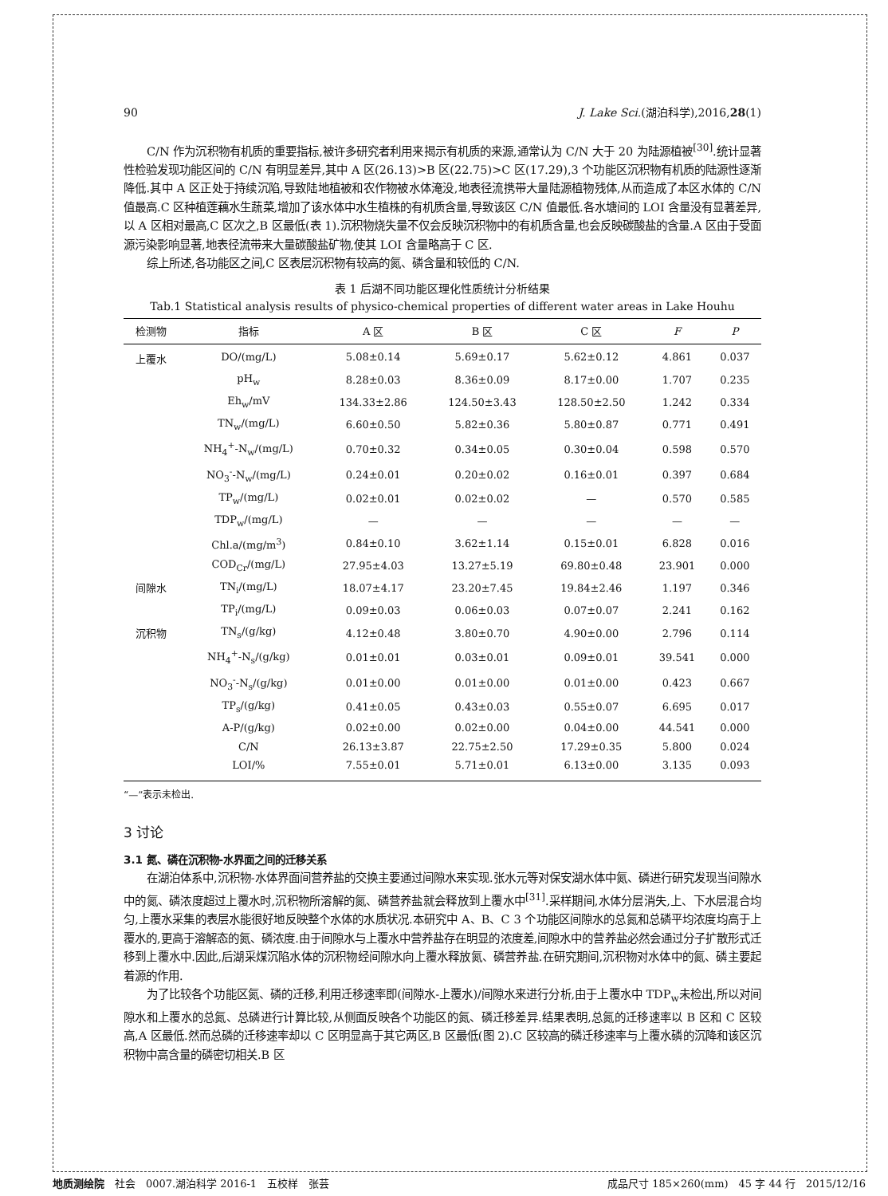90 J. Lake Sci.(湖泊科学),2016,28(1)
C/N 作为沉积物有机质的重要指标,被许多研究者利用来揭示有机质的来源,通常认为 C/N 大于 20 为陆源植被<sup>[30]</sup>.统计显著性检验发现功能区间的 C/N 有明显差异,其中 A 区(26.13)>B 区(22.75)>C 区(17.29),3 个功能区沉积物有机质的陆源性逐渐降低.其中 A 区正处于持续沉陷,导致陆地植被和农作物被水体淹没,地表径流携带大量陆源植物残体,从而造成了本区水体的 C/N 值最高.C 区种植莲藕水生蔬菜,增加了该水体中水生植株的有机质含量,导致该区 C/N 值最低.各水塘间的 LOI 含量没有显著差异,以 A 区相对最高,C 区次之,B 区最低(表 1).沉积物烧失量不仅会反映沉积物中的有机质含量,也会反映碳酸盐的含量.A 区由于受面源污染影响显著,地表径流带来大量碳酸盐矿物,使其 LOI 含量略高于 C 区.
综上所述,各功能区之间,C 区表层沉积物有较高的氮、磷含量和较低的 C/N.
表 1 后湖不同功能区理化性质统计分析结果
Tab.1 Statistical analysis results of physico-chemical properties of different water areas in Lake Houhu
| 检测物 | 指标 | A 区 | B 区 | C 区 | F | P |
| --- | --- | --- | --- | --- | --- | --- |
| 上覆水 | DO/(mg/L) | 5.08±0.14 | 5.69±0.17 | 5.62±0.12 | 4.861 | 0.037 |
| | pH<sub>w</sub> | 8.28±0.03 | 8.36±0.09 | 8.17±0.00 | 1.707 | 0.235 |
| | Eh<sub>w</sub>/mV | 134.33±2.86 | 124.50±3.43 | 128.50±2.50 | 1.242 | 0.334 |
| | TN<sub>w</sub>/(mg/L) | 6.60±0.50 | 5.82±0.36 | 5.80±0.87 | 0.771 | 0.491 |
| | NH<sub>4</sub><sup>+</sup>-N<sub>w</sub>/(mg/L) | 0.70±0.32 | 0.34±0.05 | 0.30±0.04 | 0.598 | 0.570 |
| | NO<sub>3</sub><sup>-</sup>-N<sub>w</sub>/(mg/L) | 0.24±0.01 | 0.20±0.02 | 0.16±0.01 | 0.397 | 0.684 |
| | TP<sub>w</sub>/(mg/L) | 0.02±0.01 | 0.02±0.02 | — | 0.570 | 0.585 |
| | TDP<sub>w</sub>/(mg/L) | — | — | — | — | — |
| | Chl.a/(mg/m<sup>3</sup>) | 0.84±0.10 | 3.62±1.14 | 0.15±0.01 | 6.828 | 0.016 |
| | COD<sub>Cr</sub>/(mg/L) | 27.95±4.03 | 13.27±5.19 | 69.80±0.48 | 23.901 | 0.000 |
| 间隙水 | TN<sub>i</sub>/(mg/L) | 18.07±4.17 | 23.20±7.45 | 19.84±2.46 | 1.197 | 0.346 |
| | TP<sub>i</sub>/(mg/L) | 0.09±0.03 | 0.06±0.03 | 0.07±0.07 | 2.241 | 0.162 |
| 沉积物 | TN<sub>s</sub>/(g/kg) | 4.12±0.48 | 3.80±0.70 | 4.90±0.00 | 2.796 | 0.114 |
| | NH<sub>4</sub><sup>+</sup>-N<sub>s</sub>/(g/kg) | 0.01±0.01 | 0.03±0.01 | 0.09±0.01 | 39.541 | 0.000 |
| | NO<sub>3</sub><sup>-</sup>-N<sub>s</sub>/(g/kg) | 0.01±0.00 | 0.01±0.00 | 0.01±0.00 | 0.423 | 0.667 |
| | TP<sub>s</sub>/(g/kg) | 0.41±0.05 | 0.43±0.03 | 0.55±0.07 | 6.695 | 0.017 |
| | A-P/(g/kg) | 0.02±0.00 | 0.02±0.00 | 0.04±0.00 | 44.541 | 0.000 |
| | C/N | 26.13±3.87 | 22.75±2.50 | 17.29±0.35 | 5.800 | 0.024 |
| | LOI/% | 7.55±0.01 | 5.71±0.01 | 6.13±0.00 | 3.135 | 0.093 |
“—”表示未检出.
3 讨论
3.1 氮、磷在沉积物-水界面之间的迁移关系
在湖泊体系中,沉积物-水体界面间营养盐的交换主要通过间隙水来实现.张水元等对保安湖水体中氮、磷进行研究发现当间隙水中的氮、磷浓度超过上覆水时,沉积物所溶解的氮、磷营养盐就会释放到上覆水中<sup>[31]</sup>.采样期间,水体分层消失,上、下水层混合均匀,上覆水采集的表层水能很好地反映整个水体的水质状况.本研究中 A、B、C 3 个功能区间隙水的总氮和总磷平均浓度均高于上覆水的,更高于溶解态的氮、磷浓度.由于间隙水与上覆水中营养盐存在明显的浓度差,间隙水中的营养盐必然会通过分子扩散形式迁移到上覆水中.因此,后湖采煤沉陷水体的沉积物经间隙水向上覆水释放氮、磷营养盐.在研究期间,沉积物对水体中的氮、磷主要起着源的作用.
为了比较各个功能区氮、磷的迁移,利用迁移速率即(间隙水-上覆水)/间隙水来进行分析,由于上覆水中 TDP<sub>w</sub>未检出,所以对间隙水和上覆水的总氮、总磷进行计算比较,从侧面反映各个功能区的氮、磷迁移差异.结果表明,总氮的迁移速率以 B 区和 C 区较高,A 区最低.然而总磷的迁移速率却以 C 区明显高于其它两区,B 区最低(图 2).C 区较高的磷迁移速率与上覆水磷的沉降和该区沉积物中高含量的磷密切相关.B 区
地质测绘院　社会　0007.湖泊科学 2016-1　五校样　张芸 成品尺寸 185×260(mm)　45 字 44 行　2015/12/16